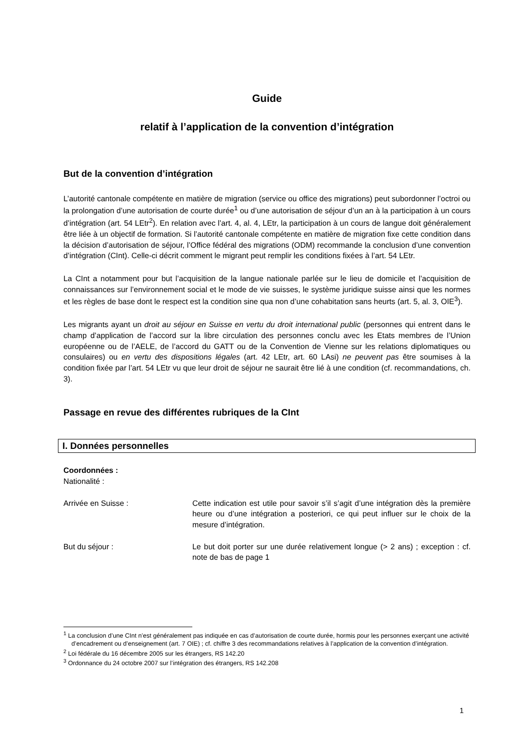Guide
relatif à l’application de la convention d’intégration
But de la convention d’intégration
L’autorité cantonale compétente en matière de migration (service ou office des migrations) peut subordonner l’octroi ou la prolongation d’une autorisation de courte durée<sup>1</sup> ou d’une autorisation de séjour d’un an à la participation à un cours d’intégration (art. 54 LEtr<sup>2</sup>). En relation avec l’art. 4, al. 4, LEtr, la participation à un cours de langue doit généralement être liée à un objectif de formation. Si l’autorité cantonale compétente en matière de migration fixe cette condition dans la décision d’autorisation de séjour, l’Office fédéral des migrations (ODM) recommande la conclusion d’une convention d’intégration (CInt). Celle-ci décrit comment le migrant peut remplir les conditions fixées à l’art. 54 LEtr.
La CInt a notamment pour but l’acquisition de la langue nationale parlée sur le lieu de domicile et l’acquisition de connaissances sur l’environnement social et le mode de vie suisses, le système juridique suisse ainsi que les normes et les règles de base dont le respect est la condition sine qua non d’une cohabitation sans heurts (art. 5, al. 3, OIE<sup>3</sup>).
Les migrants ayant un droit au séjour en Suisse en vertu du droit international public (personnes qui entrent dans le champ d’application de l’accord sur la libre circulation des personnes conclu avec les Etats membres de l’Union européenne ou de l’AELE, de l’accord du GATT ou de la Convention de Vienne sur les relations diplomatiques ou consulaires) ou en vertu des dispositions légales (art. 42 LEtr, art. 60 LAsi) ne peuvent pas être soumises à la condition fixée par l’art. 54 LEtr vu que leur droit de séjour ne saurait être lié à une condition (cf. recommandations, ch. 3).
Passage en revue des différentes rubriques de la CInt
I. Données personnelles
Coordonnées :
Nationalité :
Arrivée en Suisse : Cette indication est utile pour savoir s’il s’agit d’une intégration dès la première heure ou d’une intégration a posteriori, ce qui peut influer sur le choix de la mesure d’intégration.
But du séjour : Le but doit porter sur une durée relativement longue (> 2 ans) ; exception : cf. note de bas de page 1
<sup>1</sup> La conclusion d’une CInt n’est généralement pas indiquée en cas d’autorisation de courte durée, hormis pour les personnes exerçant une activité d’encadrement ou d’enseignement (art. 7 OIE) ; cf. chiffre 3 des recommandations relatives à l’application de la convention d’intégration.
<sup>2</sup> Loi fédérale du 16 décembre 2005 sur les étrangers, RS 142.20
<sup>3</sup> Ordonnance du 24 octobre 2007 sur l’intégration des étrangers, RS 142.208
1